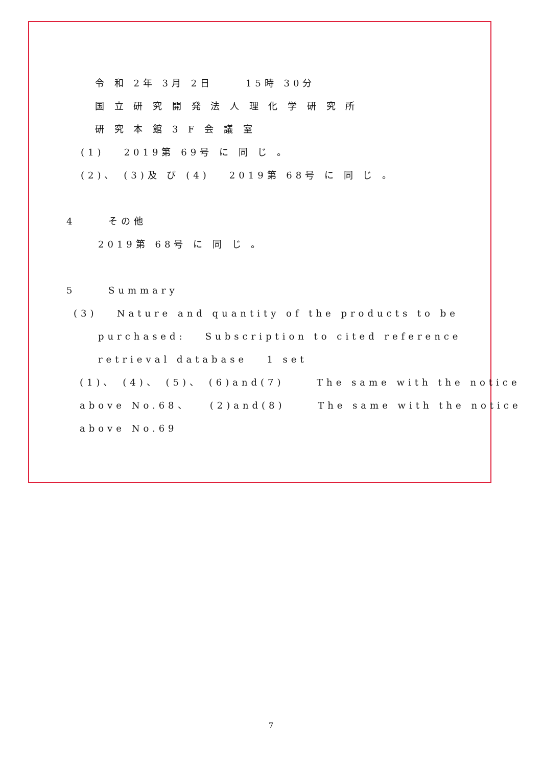令 和 2年 3月 2日 15時 30分
国 立 研 究 開 発 法 人 理 化 学 研 究 所
研 究 本 館 3 F 会 議 室
(1) 2019第 69号 に 同 じ 。
(2)、 (3)及 び (4) 2019第 68号 に 同 じ 。
4 その他
2019第 68号 に 同 じ 。
5 Summary
(3) Nature and quantity of the products to be
purchased: Subscription to cited reference
retrieval database 1 set
(1)、 (4)、 (5)、 (6)and(7) The same with the notice
above No.68、 (2)and(8) The same with the notice
above No.69
7